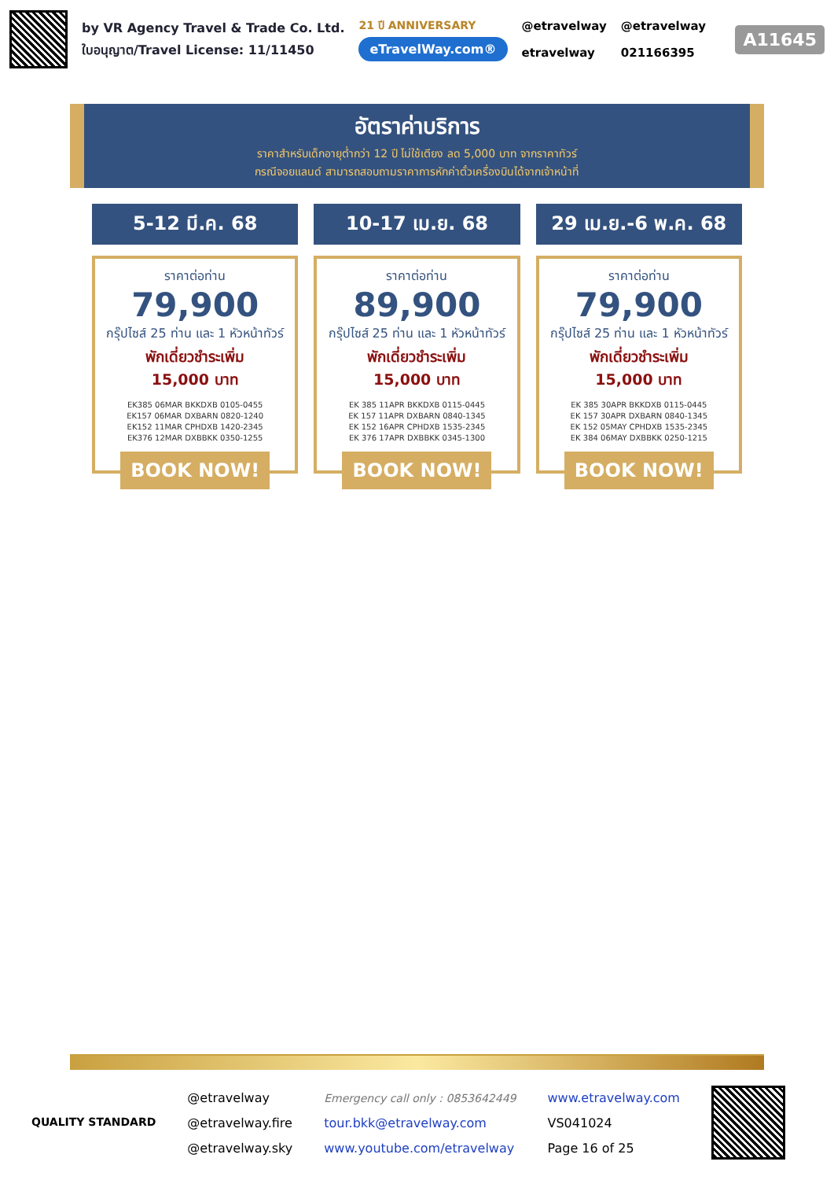by VR Agency Travel & Trade Co. Ltd.
ใบอนุญาต/Travel License: 11/11450
21 ปี ANNIVERSARY
eTravelWay.com®
@etravelway
etravelway
@etravelway
021166395
A11645
อัตราค่าบริการ
ราคาสำหรับเด็กอายุต่ำกว่า 12 ปี ไม่ใช้เตียง ลด 5,000 บาท จากราคาทัวร์
กรณีจอยแลนด์ สามารถสอบถามราคาการหักค่าตั๋วเครื่องบินได้จากเจ้าหน้าที่
5-12 มี.ค. 68
ราคาต่อท่าน
79,900
กรุ๊ปไซส์ 25 ท่าน และ 1 หัวหน้าทัวร์
พักเดี่ยวชำระเพิ่ม
15,000 บาท
EK385 06MAR BKKDXB 0105-0455
EK157 06MAR DXBARN 0820-1240
EK152 11MAR CPHDXB 1420-2345
EK376 12MAR DXBBKK 0350-1255
BOOK NOW!
10-17 เม.ย. 68
ราคาต่อท่าน
89,900
กรุ๊ปไซส์ 25 ท่าน และ 1 หัวหน้าทัวร์
พักเดี่ยวชำระเพิ่ม
15,000 บาท
EK 385 11APR BKKDXB 0115-0445
EK 157 11APR DXBARN 0840-1345
EK 152 16APR CPHDXB 1535-2345
EK 376 17APR DXBBKK 0345-1300
BOOK NOW!
29 เม.ย.-6 พ.ค. 68
ราคาต่อท่าน
79,900
กรุ๊ปไซส์ 25 ท่าน และ 1 หัวหน้าทัวร์
พักเดี่ยวชำระเพิ่ม
15,000 บาท
EK 385 30APR BKKDXB 0115-0445
EK 157 30APR DXBARN 0840-1345
EK 152 05MAY CPHDXB 1535-2345
EK 384 06MAY DXBBKK 0250-1215
BOOK NOW!
QUALITY STANDARD
@etravelway
@etravelway.fire
@etravelway.sky
Emergency call only : 0853642449
tour.bkk@etravelway.com
www.youtube.com/etravelway
www.etravelway.com
VS041024
Page 16 of 25